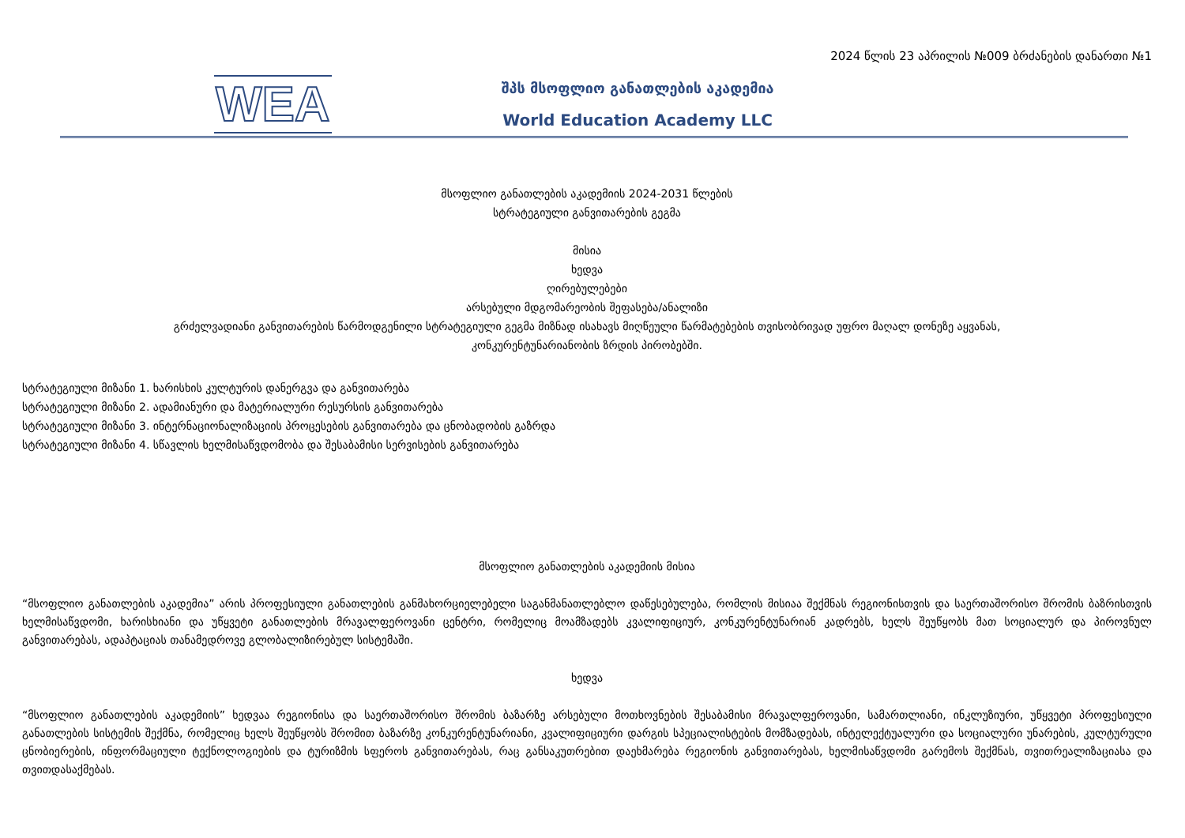2024 წლის 23 აპრილის №009 ბრძანების დანართი №1
WEA
შპს მსოფლიო განათლების აკადემია
World Education Academy LLC
მსოფლიო განათლების აკადემიის 2024-2031 წლების
სტრატეგიული განვითარების გეგმა
მისია
ხედვა
ღირებულებები
არსებული მდგომარეობის შეფასება/ანალიზი
გრძელვადიანი განვითარების წარმოდგენილი სტრატეგიული გეგმა მიზნად ისახავს მიღწეული წარმატებების თვისობრივად უფრო მაღალ დონეზე აყვანას,
კონკურენტუნარიანობის ზრდის პირობებში.
სტრატეგიული მიზანი 1. ხარისხის კულტურის დანერგვა და განვითარება
სტრატეგიული მიზანი 2. ადამიანური და მატერიალური რესურსის განვითარება
სტრატეგიული მიზანი 3. ინტერნაციონალიზაციის პროცესების განვითარება და ცნობადობის გაზრდა
სტრატეგიული მიზანი 4. სწავლის ხელმისაწვდომობა და შესაბამისი სერვისების განვითარება
მსოფლიო განათლების აკადემიის მისია
“მსოფლიო განათლების აკადემია” არის პროფესიული განათლების განმახორციელებელი საგანმანათლებლო დაწესებულება, რომლის მისიაა შექმნას რეგიონისთვის და საერთაშორისო შრომის ბაზრისთვის ხელმისაწვდომი, ხარისხიანი და უწყვეტი განათლების მრავალფეროვანი ცენტრი, რომელიც მოამზადებს კვალიფიციურ, კონკურენტუნარიან კადრებს, ხელს შეუწყობს მათ სოციალურ და პიროვნულ განვითარებას, ადაპტაციას თანამედროვე გლობალიზირებულ სისტემაში.
ხედვა
“მსოფლიო განათლების აკადემიის” ხედვაა რეგიონისა და საერთაშორისო შრომის ბაზარზე არსებული მოთხოვნების შესაბამისი მრავალფეროვანი, სამართლიანი, ინკლუზიური, უწყვეტი პროფესიული განათლების სისტემის შექმნა, რომელიც ხელს შეუწყობს შრომით ბაზარზე კონკურენტუნარიანი, კვალიფიციური დარგის სპეციალისტების მომზადებას, ინტელექტუალური და სოციალური უნარების, კულტურული ცნობიერების, ინფორმაციული ტექნოლოგიების და ტურიზმის სფეროს განვითარებას, რაც განსაკუთრებით დაეხმარება რეგიონის განვითარებას, ხელმისაწვდომი გარემოს შექმნას, თვითრეალიზაციასა და თვითდასაქმებას.